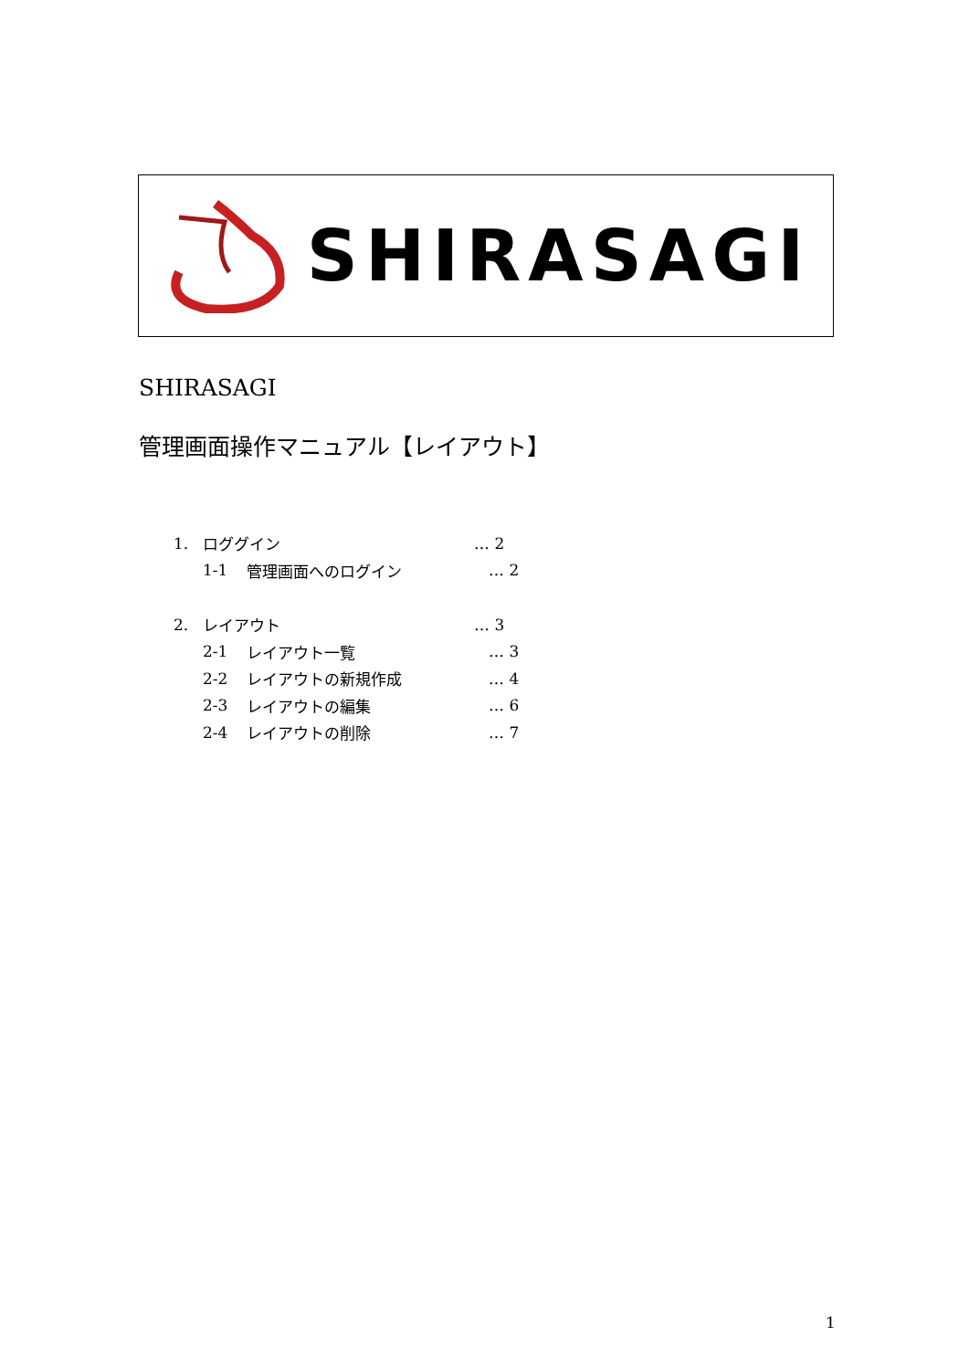SHIRASAGI
SHIRASAGI
管理画面操作マニュアル【レイアウト】
1. ロググイン … 2
1-1 管理画面へのログイン … 2
2. レイアウト … 3
2-1 レイアウト一覧 … 3
2-2 レイアウトの新規作成 … 4
2-3 レイアウトの編集 … 6
2-4 レイアウトの削除 … 7
1